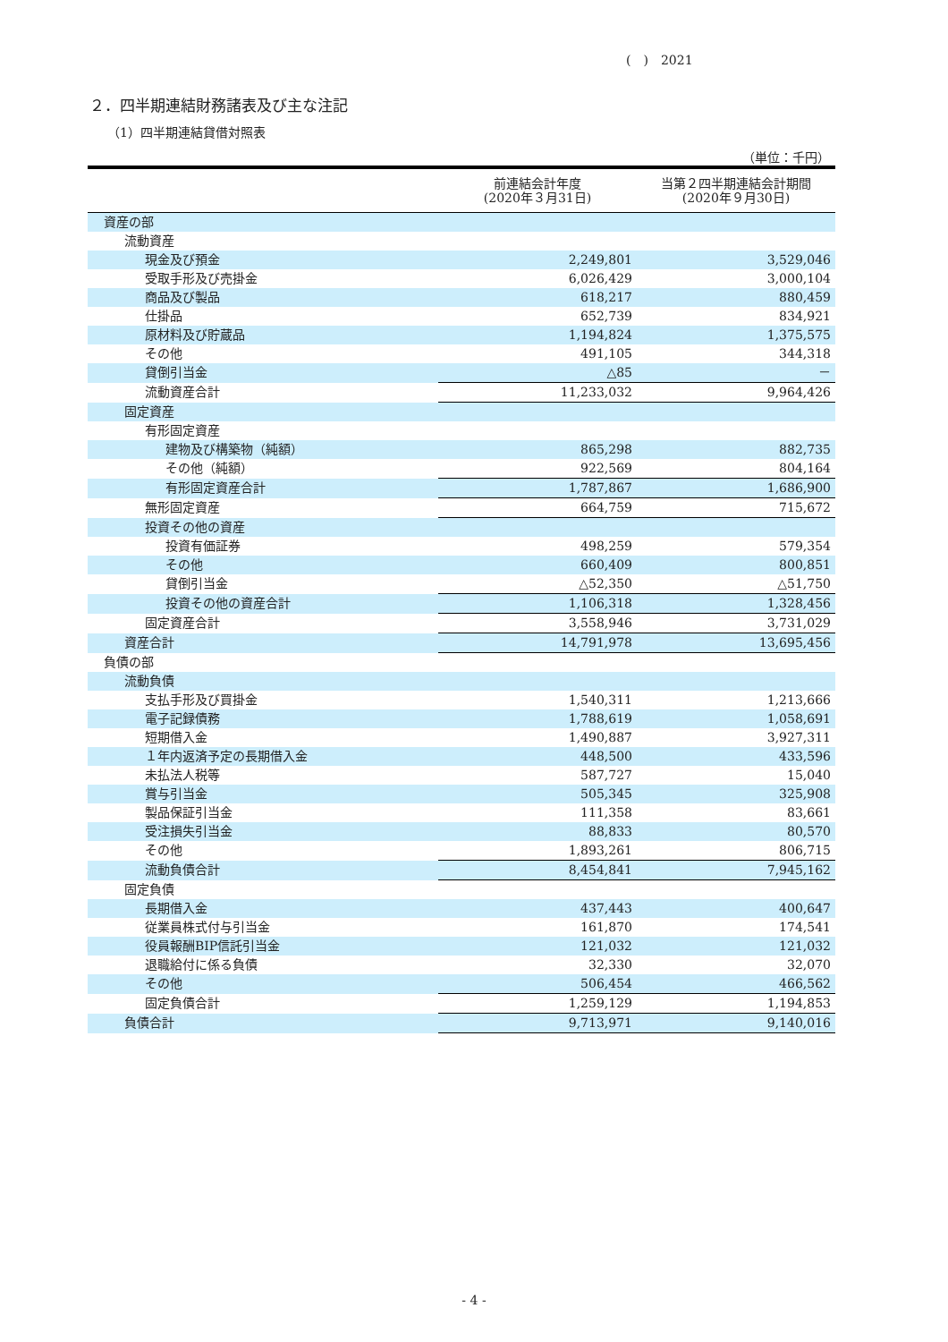(　)　2021
２．四半期連結財務諸表及び主な注記
（1）四半期連結貸借対照表
（単位：千円）
| | 前連結会計年度 (2020年３月31日) | 当第２四半期連結会計期間 (2020年９月30日) |
| --- | --- | --- |
| 資産の部 | | |
| 流動資産 | | |
| 現金及び預金 | 2,249,801 | 3,529,046 |
| 受取手形及び売掛金 | 6,026,429 | 3,000,104 |
| 商品及び製品 | 618,217 | 880,459 |
| 仕掛品 | 652,739 | 834,921 |
| 原材料及び貯蔵品 | 1,194,824 | 1,375,575 |
| その他 | 491,105 | 344,318 |
| 貸倒引当金 | △85 | － |
| 流動資産合計 | 11,233,032 | 9,964,426 |
| 固定資産 | | |
| 有形固定資産 | | |
| 建物及び構築物（純額） | 865,298 | 882,735 |
| その他（純額） | 922,569 | 804,164 |
| 有形固定資産合計 | 1,787,867 | 1,686,900 |
| 無形固定資産 | 664,759 | 715,672 |
| 投資その他の資産 | | |
| 投資有価証券 | 498,259 | 579,354 |
| その他 | 660,409 | 800,851 |
| 貸倒引当金 | △52,350 | △51,750 |
| 投資その他の資産合計 | 1,106,318 | 1,328,456 |
| 固定資産合計 | 3,558,946 | 3,731,029 |
| 資産合計 | 14,791,978 | 13,695,456 |
| 負債の部 | | |
| 流動負債 | | |
| 支払手形及び買掛金 | 1,540,311 | 1,213,666 |
| 電子記録債務 | 1,788,619 | 1,058,691 |
| 短期借入金 | 1,490,887 | 3,927,311 |
| １年内返済予定の長期借入金 | 448,500 | 433,596 |
| 未払法人税等 | 587,727 | 15,040 |
| 賞与引当金 | 505,345 | 325,908 |
| 製品保証引当金 | 111,358 | 83,661 |
| 受注損失引当金 | 88,833 | 80,570 |
| その他 | 1,893,261 | 806,715 |
| 流動負債合計 | 8,454,841 | 7,945,162 |
| 固定負債 | | |
| 長期借入金 | 437,443 | 400,647 |
| 従業員株式付与引当金 | 161,870 | 174,541 |
| 役員報酬BIP信託引当金 | 121,032 | 121,032 |
| 退職給付に係る負債 | 32,330 | 32,070 |
| その他 | 506,454 | 466,562 |
| 固定負債合計 | 1,259,129 | 1,194,853 |
| 負債合計 | 9,713,971 | 9,140,016 |
- 4 -